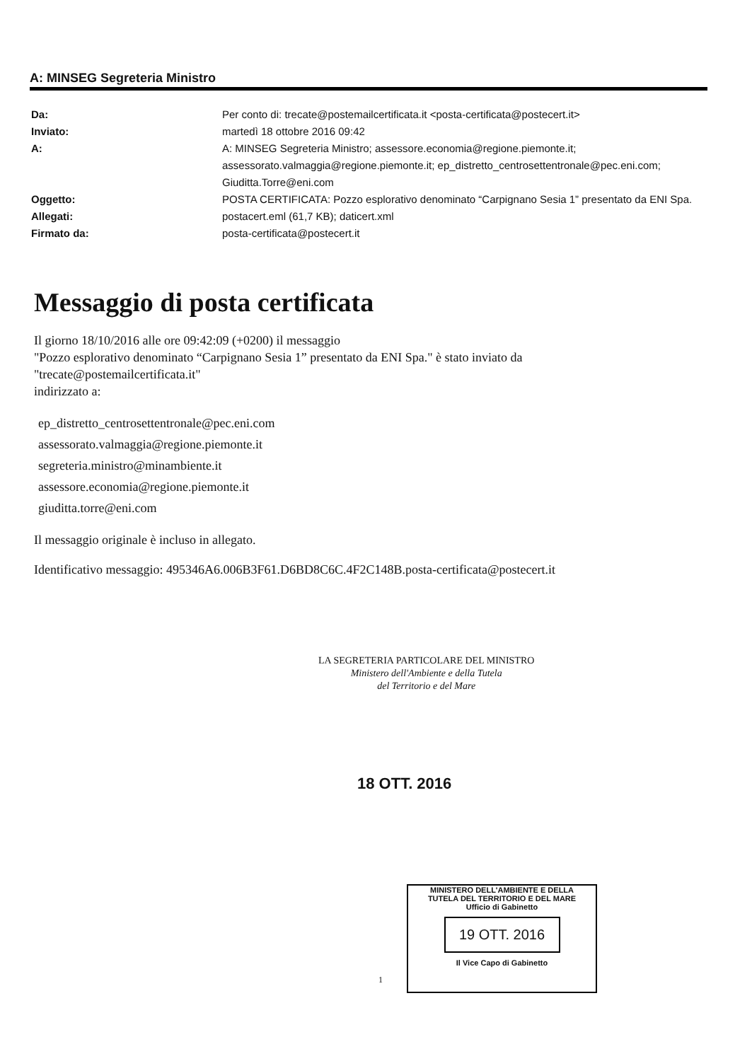A: MINSEG Segreteria Ministro
Da: Per conto di: trecate@postemailcertificata.it <posta-certificata@postecert.it>
Inviato: martedì 18 ottobre 2016 09:42
A: A: MINSEG Segreteria Ministro; assessore.economia@regione.piemonte.it; assessorato.valmaggia@regione.piemonte.it; ep_distretto_centrosettentronale@pec.eni.com; Giuditta.Torre@eni.com
Oggetto: POSTA CERTIFICATA: Pozzo esplorativo denominato “Carpignano Sesia 1” presentato da ENI Spa.
Allegati: postacert.eml (61,7 KB); daticert.xml
Firmato da: posta-certificata@postecert.it
Messaggio di posta certificata
Il giorno 18/10/2016 alle ore 09:42:09 (+0200) il messaggio
"Pozzo esplorativo denominato “Carpignano Sesia 1” presentato da ENI Spa." è stato inviato da
"trecate@postemailcertificata.it"
indirizzato a:
ep_distretto_centrosettentronale@pec.eni.com
assessorato.valmaggia@regione.piemonte.it
segreteria.ministro@minambiente.it
assessore.economia@regione.piemonte.it
giuditta.torre@eni.com
Il messaggio originale è incluso in allegato.
Identificativo messaggio: 495346A6.006B3F61.D6BD8C6C.4F2C148B.posta-certificata@postecert.it
LA SEGRETERIA PARTICOLARE DEL MINISTRO
Ministero dell'Ambiente e della Tutela
del Territorio e del Mare
18 OTT. 2016
MINISTERO DELL'AMBIENTE E DELLA
TUTELA DEL TERRITORIO E DEL MARE
Ufficio di Gabinetto
19 OTT. 2016
Il Vice Capo di Gabinetto
1